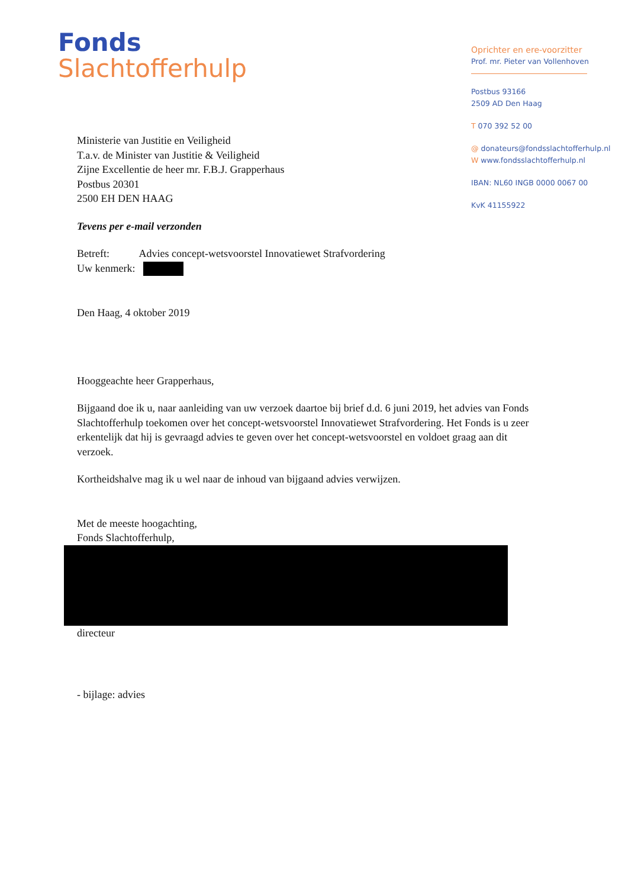Fonds
Slachtofferhulp
Oprichter en ere-voorzitter
Prof. mr. Pieter van Vollenhoven
Postbus 93166
2509 AD Den Haag
T 070 392 52 00
@ donateurs@fondsslachtofferhulp.nl
W www.fondsslachtofferhulp.nl
IBAN: NL60 INGB 0000 0067 00
KvK 41155922
Ministerie van Justitie en Veiligheid
T.a.v. de Minister van Justitie & Veiligheid
Zijne Excellentie de heer mr. F.B.J. Grapperhaus
Postbus 20301
2500 EH DEN HAAG
Tevens per e-mail verzonden
Betreft: Advies concept-wetsvoorstel Innovatiewet Strafvordering
Uw kenmerk:
Den Haag, 4 oktober 2019
Hooggeachte heer Grapperhaus,
Bijgaand doe ik u, naar aanleiding van uw verzoek daartoe bij brief d.d. 6 juni 2019, het advies van Fonds Slachtofferhulp toekomen over het concept-wetsvoorstel Innovatiewet Strafvordering. Het Fonds is u zeer erkentelijk dat hij is gevraagd advies te geven over het concept-wetsvoorstel en voldoet graag aan dit verzoek.
Kortheidshalve mag ik u wel naar de inhoud van bijgaand advies verwijzen.
Met de meeste hoogachting,
Fonds Slachtofferhulp,
directeur
- bijlage: advies